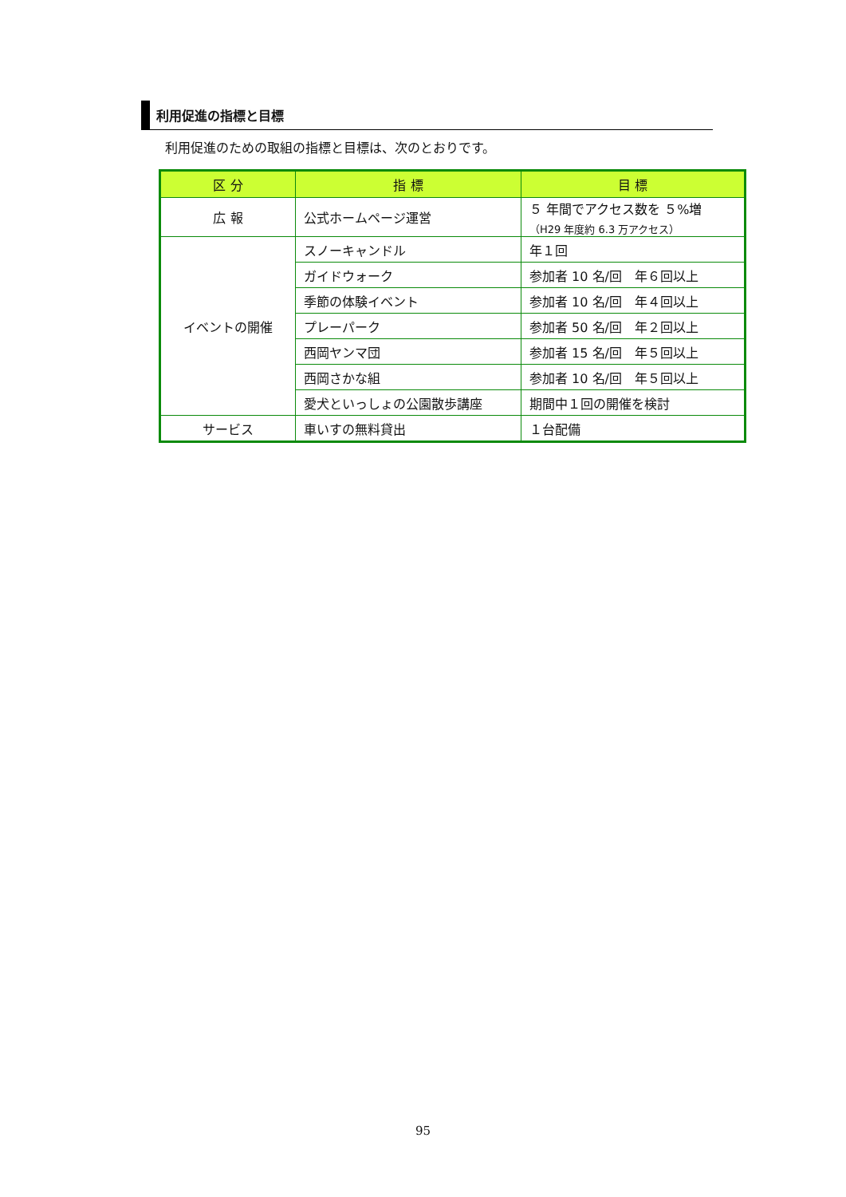利用促進の指標と目標
利用促進のための取組の指標と目標は、次のとおりです。
| 区 分 | 指 標 | 目 標 |
| --- | --- | --- |
| 広 報 | 公式ホームページ運営 | ５ 年間でアクセス数を ５%増 （H29 年度約 6.3 万アクセス） |
| イベントの開催 | スノーキャンドル | 年１回 |
| | ガイドウォーク | 参加者 10 名/回 年６回以上 |
| | 季節の体験イベント | 参加者 10 名/回 年４回以上 |
| | プレーパーク | 参加者 50 名/回 年２回以上 |
| | 西岡ヤンマ団 | 参加者 15 名/回 年５回以上 |
| | 西岡さかな組 | 参加者 10 名/回 年５回以上 |
| | 愛犬といっしょの公園散歩講座 | 期間中１回の開催を検討 |
| サービス | 車いすの無料貸出 | １台配備 |
95